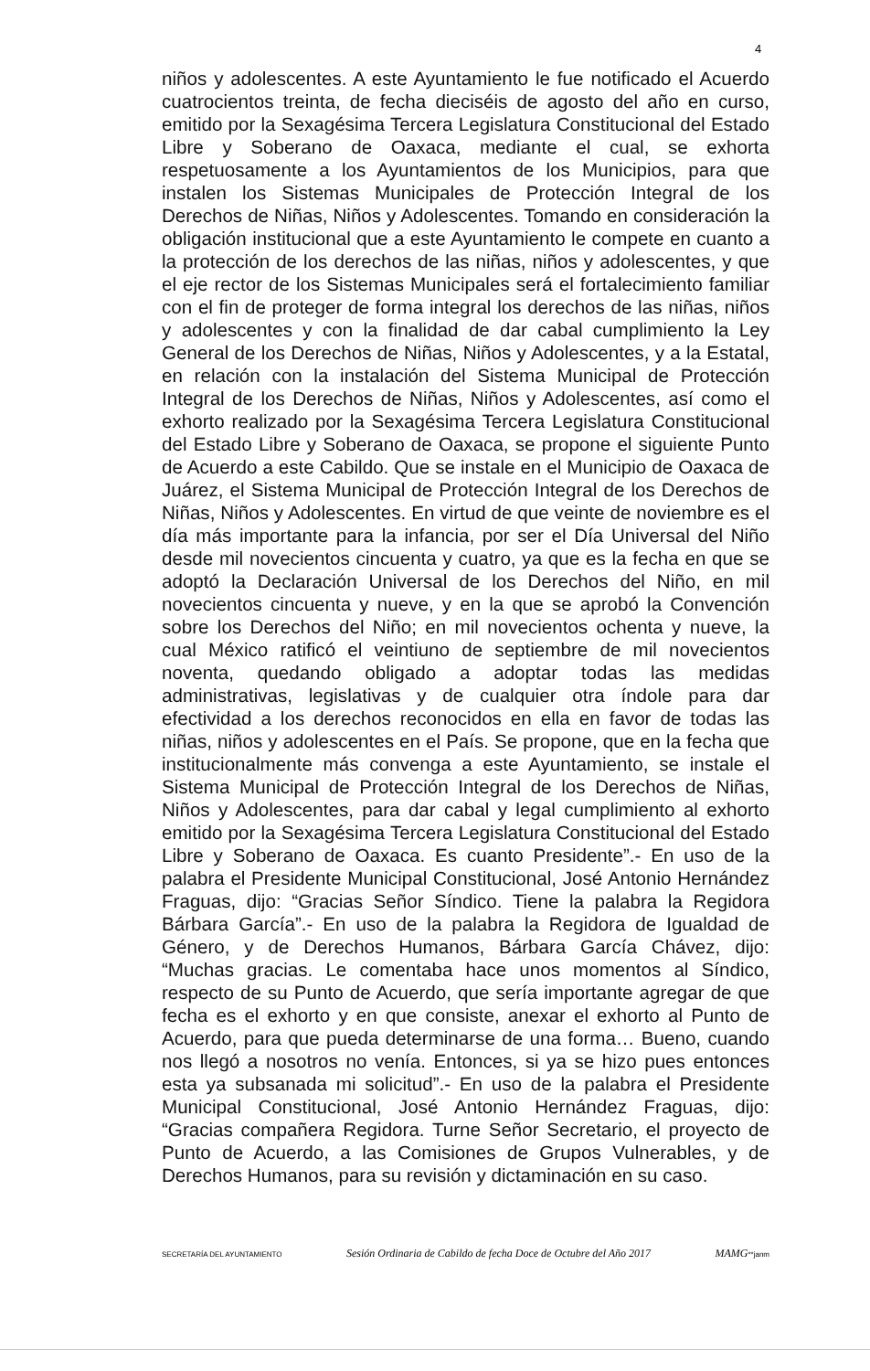4
niños y adolescentes. A este Ayuntamiento le fue notificado el Acuerdo cuatrocientos treinta, de fecha dieciséis de agosto del año en curso, emitido por la Sexagésima Tercera Legislatura Constitucional del Estado Libre y Soberano de Oaxaca, mediante el cual, se exhorta respetuosamente a los Ayuntamientos de los Municipios, para que instalen los Sistemas Municipales de Protección Integral de los Derechos de Niñas, Niños y Adolescentes. Tomando en consideración la obligación institucional que a este Ayuntamiento le compete en cuanto a la protección de los derechos de las niñas, niños y adolescentes, y que el eje rector de los Sistemas Municipales será el fortalecimiento familiar con el fin de proteger de forma integral los derechos de las niñas, niños y adolescentes y con la finalidad de dar cabal cumplimiento la Ley General de los Derechos de Niñas, Niños y Adolescentes, y a la Estatal, en relación con la instalación del Sistema Municipal de Protección Integral de los Derechos de Niñas, Niños y Adolescentes, así como el exhorto realizado por la Sexagésima Tercera Legislatura Constitucional del Estado Libre y Soberano de Oaxaca, se propone el siguiente Punto de Acuerdo a este Cabildo. Que se instale en el Municipio de Oaxaca de Juárez, el Sistema Municipal de Protección Integral de los Derechos de Niñas, Niños y Adolescentes. En virtud de que veinte de noviembre es el día más importante para la infancia, por ser el Día Universal del Niño desde mil novecientos cincuenta y cuatro, ya que es la fecha en que se adoptó la Declaración Universal de los Derechos del Niño, en mil novecientos cincuenta y nueve, y en la que se aprobó la Convención sobre los Derechos del Niño; en mil novecientos ochenta y nueve, la cual México ratificó el veintiuno de septiembre de mil novecientos noventa, quedando obligado a adoptar todas las medidas administrativas, legislativas y de cualquier otra índole para dar efectividad a los derechos reconocidos en ella en favor de todas las niñas, niños y adolescentes en el País. Se propone, que en la fecha que institucionalmente más convenga a este Ayuntamiento, se instale el Sistema Municipal de Protección Integral de los Derechos de Niñas, Niños y Adolescentes, para dar cabal y legal cumplimiento al exhorto emitido por la Sexagésima Tercera Legislatura Constitucional del Estado Libre y Soberano de Oaxaca. Es cuanto Presidente”.- En uso de la palabra el Presidente Municipal Constitucional, José Antonio Hernández Fraguas, dijo: “Gracias Señor Síndico. Tiene la palabra la Regidora Bárbara García”.- En uso de la palabra la Regidora de Igualdad de Género, y de Derechos Humanos, Bárbara García Chávez, dijo: “Muchas gracias. Le comentaba hace unos momentos al Síndico, respecto de su Punto de Acuerdo, que sería importante agregar de que fecha es el exhorto y en que consiste, anexar el exhorto al Punto de Acuerdo, para que pueda determinarse de una forma… Bueno, cuando nos llegó a nosotros no venía. Entonces, si ya se hizo pues entonces esta ya subsanada mi solicitud”.- En uso de la palabra el Presidente Municipal Constitucional, José Antonio Hernández Fraguas, dijo: “Gracias compañera Regidora. Turne Señor Secretario, el proyecto de Punto de Acuerdo, a las Comisiones de Grupos Vulnerables, y de Derechos Humanos, para su revisión y dictaminación en su caso.
SECRETARÍA DEL AYUNTAMIENTO Sesión Ordinaria de Cabildo de fecha Doce de Octubre del Año 2017 MAMG**janm